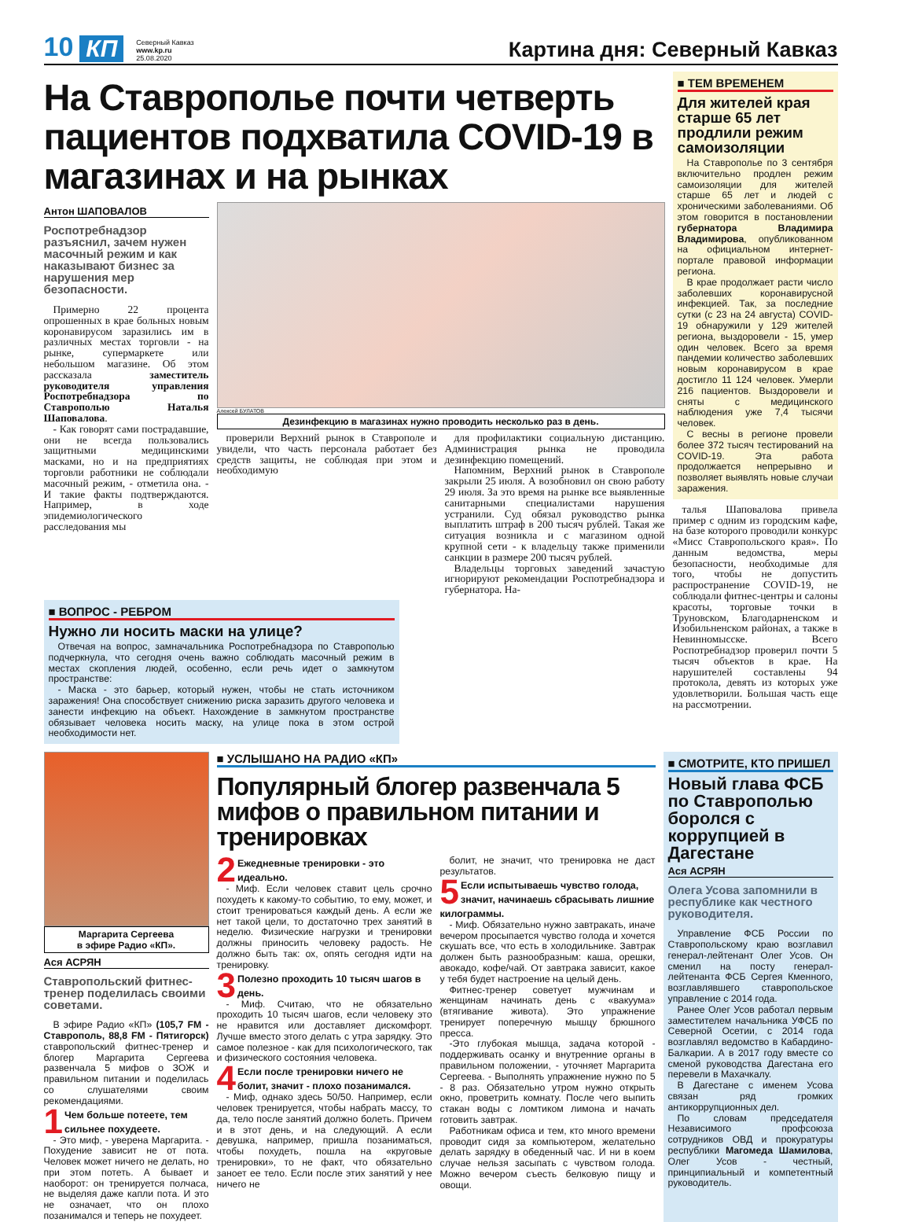10 КП
Северный Кавказ
www.kp.ru
25.08.2020
Картина дня: Северный Кавказ
На Ставрополье почти четверть пациентов подхватила COVID-19 в магазинах и на рынках
Антон ШАПОВАЛОВ
Роспотребнадзор разъяснил, зачем нужен масочный режим и как наказывают бизнес за нарушения мер безопасности.
Примерно 22 процента опрошенных в крае больных новым коронавирусом заразились им в различных местах торговли - на рынке, супермаркете или небольшом магазине. Об этом рассказала заместитель руководителя управления Роспотребнадзора по Ставрополью Наталья Шаповалова.
- Как говорят сами пострадавшие, они не всегда пользовались защитными медицинскими масками, но и на предприятиях торговли работники не соблюдали масочный режим, - отметила она. - И такие факты подтверждаются. Например, в ходе эпидемиологического расследования мы
Алексей БУЛАТОВ
Дезинфекцию в магазинах нужно проводить несколько раз в день.
проверили Верхний рынок в Ставрополе и увидели, что часть персонала работает без средств защиты, не соблюдая при этом и необходимую
для профилактики социальную дистанцию. Администрация рынка не проводила дезинфекцию помещений.
Напомним, Верхний рынок в Ставрополе закрыли 25 июля. А возобновил он свою работу 29 июля. За это время на рынке все выявленные санитарными специалистами нарушения устранили. Суд обязал руководство рынка выплатить штраф в 200 тысяч рублей. Такая же ситуация возникла и с магазином одной крупной сети - к владельцу также применили санкции в размере 200 тысяч рублей.
Владельцы торговых заведений зачастую игнорируют рекомендации Роспотребнадзора и губернатора. На-
■ ВОПРОС - РЕБРОМ
Нужно ли носить маски на улице?
Отвечая на вопрос, замначальника Роспотребнадзора по Ставрополью подчеркнула, что сегодня очень важно соблюдать масочный режим в местах скопления людей, особенно, если речь идет о замкнутом пространстве:
- Маска - это барьер, который нужен, чтобы не стать источником заражения! Она способствует снижению риска заразить другого человека и занести инфекцию на объект. Нахождение в замкнутом пространстве обязывает человека носить маску, на улице пока в этом острой необходимости нет.
■ ТЕМ ВРЕМЕНЕМ
Для жителей края старше 65 лет продлили режим самоизоляции
На Ставрополье по 3 сентября включительно продлен режим самоизоляции для жителей старше 65 лет и людей с хроническими заболеваниями. Об этом говорится в постановлении губернатора Владимира Владимирова, опубликованном на официальном интернет-портале правовой информации региона.
В крае продолжает расти число заболевших коронавирусной инфекцией. Так, за последние сутки (с 23 на 24 августа) COVID-19 обнаружили у 129 жителей региона, выздоровели - 15, умер один человек. Всего за время пандемии количество заболевших новым коронавирусом в крае достигло 11 124 человек. Умерли 216 пациентов. Выздоровели и сняты с медицинского наблюдения уже 7,4 тысячи человек.
С весны в регионе провели более 372 тысяч тестирований на COVID-19. Эта работа продолжается непрерывно и позволяет выявлять новые случаи заражения.
талья Шаповалова привела пример с одним из городским кафе, на базе которого проводили конкурс «Мисс Ставропольского края». По данным ведомства, меры безопасности, необходимые для того, чтобы не допустить распространение COVID-19, не соблюдали фитнес-центры и салоны красоты, торговые точки в Труновском, Благодарненском и Изобильненском районах, а также в Невинномысске. Всего Роспотребнадзор проверил почти 5 тысяч объектов в крае. На нарушителей составлены 94 протокола, девять из которых уже удовлетворили. Большая часть еще на рассмотрении.
Маргарита Сергеева
в эфире Радио «КП».
Ася АСРЯН
Ставропольский фитнес-тренер поделилась своими советами.
В эфире Радио «КП» (105,7 FM - Ставрополь, 88,8 FM - Пятигорск) ставропольский фитнес-тренер и блогер Маргарита Сергеева развенчала 5 мифов о ЗОЖ и правильном питании и поделилась со слушателями своим рекомендациями.
1 Чем больше потеете, тем сильнее похудеете.
- Это миф, - уверена Маргарита. - Похудение зависит не от пота. Человек может ничего не делать, но при этом потеть. А бывает и наоборот: он тренируется полчаса, не выделяя даже капли пота. И это не означает, что он плохо позанимался и теперь не похудеет.
■ УСЛЫШАНО НА РАДИО «КП»
Популярный блогер развенчала 5 мифов о правильном питании и тренировках
2 Ежедневные тренировки - это идеально.
- Миф. Если человек ставит цель срочно похудеть к какому-то событию, то ему, может, и стоит тренироваться каждый день. А если же нет такой цели, то достаточно трех занятий в неделю. Физические нагрузки и тренировки должны приносить человеку радость. Не должно быть так: ох, опять сегодня идти на тренировку.
3 Полезно проходить 10 тысяч шагов в день.
- Миф. Считаю, что не обязательно проходить 10 тысяч шагов, если человеку это не нравится или доставляет дискомфорт. Лучше вместо этого делать с утра зарядку. Это самое полезное - как для психологического, так и физического состояния человека.
4 Если после тренировки ничего не болит, значит - плохо позанимался.
- Миф, однако здесь 50/50. Например, если человек тренируется, чтобы набрать массу, то да, тело после занятий должно болеть. Причем и в этот день, и на следующий. А если девушка, например, пришла позаниматься, чтобы похудеть, пошла на «круговые тренировки», то не факт, что обязательно заноет ее тело. Если после этих занятий у нее ничего не
болит, не значит, что тренировка не даст результатов.
5 Если испытываешь чувство голода, значит, начинаешь сбрасывать лишние килограммы.
- Миф. Обязательно нужно завтракать, иначе вечером просыпается чувство голода и хочется скушать все, что есть в холодильнике. Завтрак должен быть разнообразным: каша, орешки, авокадо, кофе/чай. От завтрака зависит, какое у тебя будет настроение на целый день.
Фитнес-тренер советует мужчинам и женщинам начинать день с «вакуума» (втягивание живота). Это упражнение тренирует поперечную мышцу брюшного пресса.
-Это глубокая мышца, задача которой - поддерживать осанку и внутренние органы в правильном положении, - уточняет Маргарита Сергеева. - Выполнять упражнение нужно по 5 - 8 раз. Обязательно утром нужно открыть окно, проветрить комнату. После чего выпить стакан воды с ломтиком лимона и начать готовить завтрак.
Работникам офиса и тем, кто много времени проводит сидя за компьютером, желательно делать зарядку в обеденный час. И ни в коем случае нельзя засыпать с чувством голода. Можно вечером съесть белковую пищу и овощи.
■ СМОТРИТЕ, КТО ПРИШЕЛ
Новый глава ФСБ по Ставрополью боролся с коррупцией в Дагестане
Ася АСРЯН
Олега Усова запомнили в республике как честного руководителя.
Управление ФСБ России по Ставропольскому краю возглавил генерал-лейтенант Олег Усов. Он сменил на посту генерал-лейтенанта ФСБ Сергея Кменного, возглавлявшего ставропольское управление с 2014 года.
Ранее Олег Усов работал первым заместителем начальника УФСБ по Северной Осетии, с 2014 года возглавлял ведомство в Кабардино-Балкарии. А в 2017 году вместе со сменой руководства Дагестана его перевели в Махачкалу.
В Дагестане с именем Усова связан ряд громких антикоррупционных дел.
По словам председателя Независимого профсоюза сотрудников ОВД и прокуратуры республики Магомеда Шамилова, Олег Усов - честный, принципиальный и компетентный руководитель.